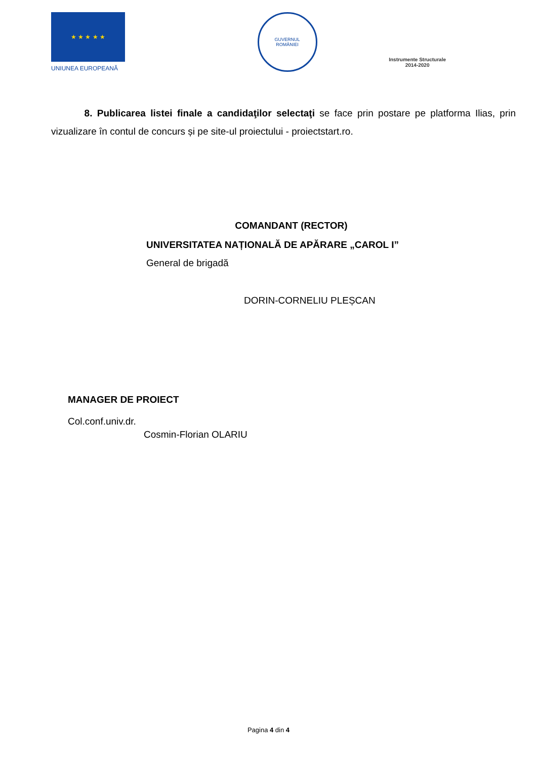★ ★ ★ ★ ★
UNIUNEA EUROPEANĂ
GUVERNUL
ROMÂNIEI
Instrumente Structurale
2014-2020
8. Publicarea listei finale a candidaţilor selectaţi se face prin postare pe platforma Ilias, prin vizualizare în contul de concurs și pe site-ul proiectului - proiectstart.ro.
COMANDANT (RECTOR)
UNIVERSITATEA NAȚIONALĂ DE APĂRARE „CAROL I”
General de brigadă
DORIN-CORNELIU PLEȘCAN
MANAGER DE PROIECT
Col.conf.univ.dr.
Cosmin-Florian OLARIU
Pagina 4 din 4